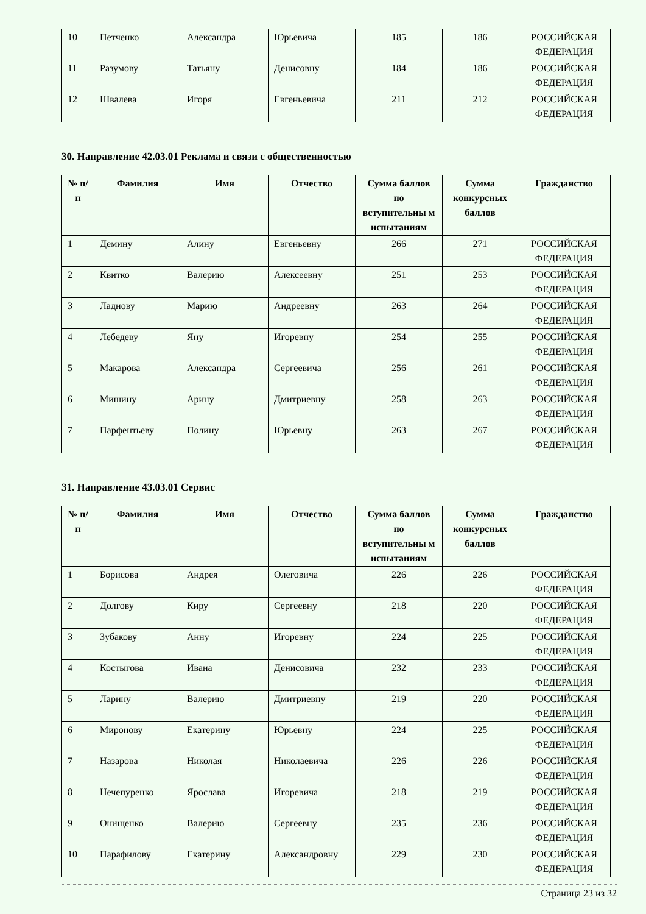| 10 | Петченко | Александра | Юрьевича | 185 | 186 | РОССИЙСКАЯ ФЕДЕРАЦИЯ |
| 11 | Разумову | Татьяну | Денисовну | 184 | 186 | РОССИЙСКАЯ ФЕДЕРАЦИЯ |
| 12 | Швалева | Игоря | Евгеньевича | 211 | 212 | РОССИЙСКАЯ ФЕДЕРАЦИЯ |
30. Направление 42.03.01 Реклама и связи с общественностью
| № п/п | Фамилия | Имя | Отчество | Сумма баллов по вступительны м испытаниям | Сумма конкурсных баллов | Гражданство |
| --- | --- | --- | --- | --- | --- | --- |
| 1 | Демину | Алину | Евгеньевну | 266 | 271 | РОССИЙСКАЯ ФЕДЕРАЦИЯ |
| 2 | Квитко | Валерию | Алексеевну | 251 | 253 | РОССИЙСКАЯ ФЕДЕРАЦИЯ |
| 3 | Ладнову | Марию | Андреевну | 263 | 264 | РОССИЙСКАЯ ФЕДЕРАЦИЯ |
| 4 | Лебедеву | Яну | Игоревну | 254 | 255 | РОССИЙСКАЯ ФЕДЕРАЦИЯ |
| 5 | Макарова | Александра | Сергеевича | 256 | 261 | РОССИЙСКАЯ ФЕДЕРАЦИЯ |
| 6 | Мишину | Арину | Дмитриевну | 258 | 263 | РОССИЙСКАЯ ФЕДЕРАЦИЯ |
| 7 | Парфентьеву | Полину | Юрьевну | 263 | 267 | РОССИЙСКАЯ ФЕДЕРАЦИЯ |
31. Направление 43.03.01 Сервис
| № п/п | Фамилия | Имя | Отчество | Сумма баллов по вступительны м испытаниям | Сумма конкурсных баллов | Гражданство |
| --- | --- | --- | --- | --- | --- | --- |
| 1 | Борисова | Андрея | Олеговича | 226 | 226 | РОССИЙСКАЯ ФЕДЕРАЦИЯ |
| 2 | Долгову | Киру | Сергеевну | 218 | 220 | РОССИЙСКАЯ ФЕДЕРАЦИЯ |
| 3 | Зубакову | Анну | Игоревну | 224 | 225 | РОССИЙСКАЯ ФЕДЕРАЦИЯ |
| 4 | Костыгова | Ивана | Денисовича | 232 | 233 | РОССИЙСКАЯ ФЕДЕРАЦИЯ |
| 5 | Ларину | Валерию | Дмитриевну | 219 | 220 | РОССИЙСКАЯ ФЕДЕРАЦИЯ |
| 6 | Миронову | Екатерину | Юрьевну | 224 | 225 | РОССИЙСКАЯ ФЕДЕРАЦИЯ |
| 7 | Назарова | Николая | Николаевича | 226 | 226 | РОССИЙСКАЯ ФЕДЕРАЦИЯ |
| 8 | Нечепуренко | Ярослава | Игоревича | 218 | 219 | РОССИЙСКАЯ ФЕДЕРАЦИЯ |
| 9 | Онищенко | Валерию | Сергеевну | 235 | 236 | РОССИЙСКАЯ ФЕДЕРАЦИЯ |
| 10 | Парафилову | Екатерину | Александровну | 229 | 230 | РОССИЙСКАЯ ФЕДЕРАЦИЯ |
Страница 23 из 32